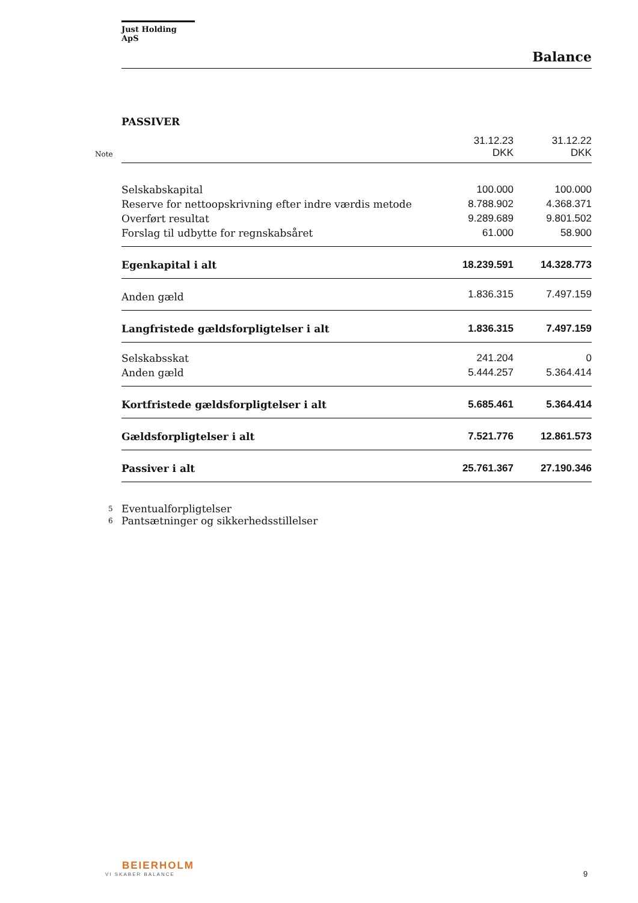Just Holding ApS
Balance
PASSIVER
| Note | 31.12.23 DKK | 31.12.22 DKK |
| --- | --- | --- |
| Selskabskapital | 100.000 | 100.000 |
| Reserve for nettoopskrivning efter indre værdis metode | 8.788.902 | 4.368.371 |
| Overført resultat | 9.289.689 | 9.801.502 |
| Forslag til udbytte for regnskabsåret | 61.000 | 58.900 |
| Egenkapital i alt | 18.239.591 | 14.328.773 |
| Anden gæld | 1.836.315 | 7.497.159 |
| Langfristede gældsforpligtelser i alt | 1.836.315 | 7.497.159 |
| Selskabsskat | 241.204 | 0 |
| Anden gæld | 5.444.257 | 5.364.414 |
| Kortfristede gældsforpligtelser i alt | 5.685.461 | 5.364.414 |
| Gældsforpligtelser i alt | 7.521.776 | 12.861.573 |
| Passiver i alt | 25.761.367 | 27.190.346 |
5 Eventualforpligtelser
6 Pantsætninger og sikkerhedsstillelser
BEIERHOLM
VI SKABER BALANCE
9